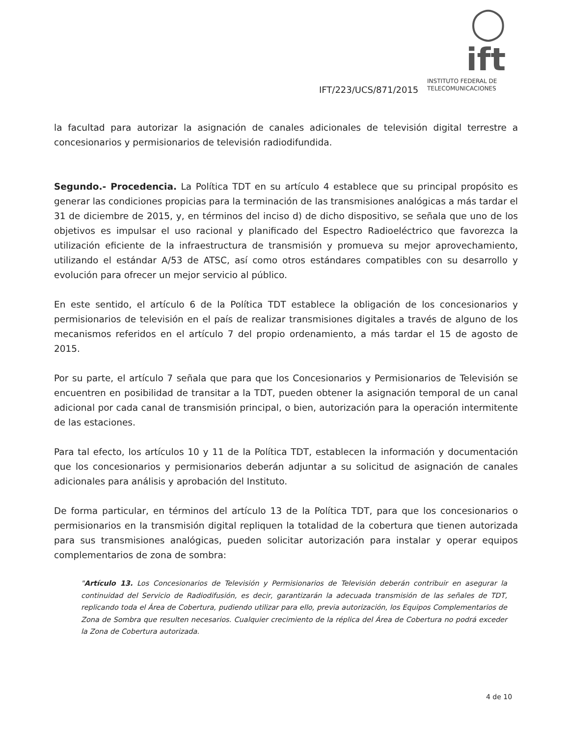◯ ift
INSTITUTO FEDERAL DE
TELECOMUNICACIONES
IFT/223/UCS/871/2015
la facultad para autorizar la asignación de canales adicionales de televisión digital terrestre a concesionarios y permisionarios de televisión radiodifundida.
Segundo.- Procedencia. La Política TDT en su artículo 4 establece que su principal propósito es generar las condiciones propicias para la terminación de las transmisiones analógicas a más tardar el 31 de diciembre de 2015, y, en términos del inciso d) de dicho dispositivo, se señala que uno de los objetivos es impulsar el uso racional y planificado del Espectro Radioeléctrico que favorezca la utilización eficiente de la infraestructura de transmisión y promueva su mejor aprovechamiento, utilizando el estándar A/53 de ATSC, así como otros estándares compatibles con su desarrollo y evolución para ofrecer un mejor servicio al público.
En este sentido, el artículo 6 de la Política TDT establece la obligación de los concesionarios y permisionarios de televisión en el país de realizar transmisiones digitales a través de alguno de los mecanismos referidos en el artículo 7 del propio ordenamiento, a más tardar el 15 de agosto de 2015.
Por su parte, el artículo 7 señala que para que los Concesionarios y Permisionarios de Televisión se encuentren en posibilidad de transitar a la TDT, pueden obtener la asignación temporal de un canal adicional por cada canal de transmisión principal, o bien, autorización para la operación intermitente de las estaciones.
Para tal efecto, los artículos 10 y 11 de la Política TDT, establecen la información y documentación que los concesionarios y permisionarios deberán adjuntar a su solicitud de asignación de canales adicionales para análisis y aprobación del Instituto.
De forma particular, en términos del artículo 13 de la Política TDT, para que los concesionarios o permisionarios en la transmisión digital repliquen la totalidad de la cobertura que tienen autorizada para sus transmisiones analógicas, pueden solicitar autorización para instalar y operar equipos complementarios de zona de sombra:
"Artículo 13. Los Concesionarios de Televisión y Permisionarios de Televisión deberán contribuir en asegurar la continuidad del Servicio de Radiodifusión, es decir, garantizarán la adecuada transmisión de las señales de TDT, replicando toda el Área de Cobertura, pudiendo utilizar para ello, previa autorización, los Equipos Complementarios de Zona de Sombra que resulten necesarios. Cualquier crecimiento de la réplica del Área de Cobertura no podrá exceder la Zona de Cobertura autorizada.
4 de 10